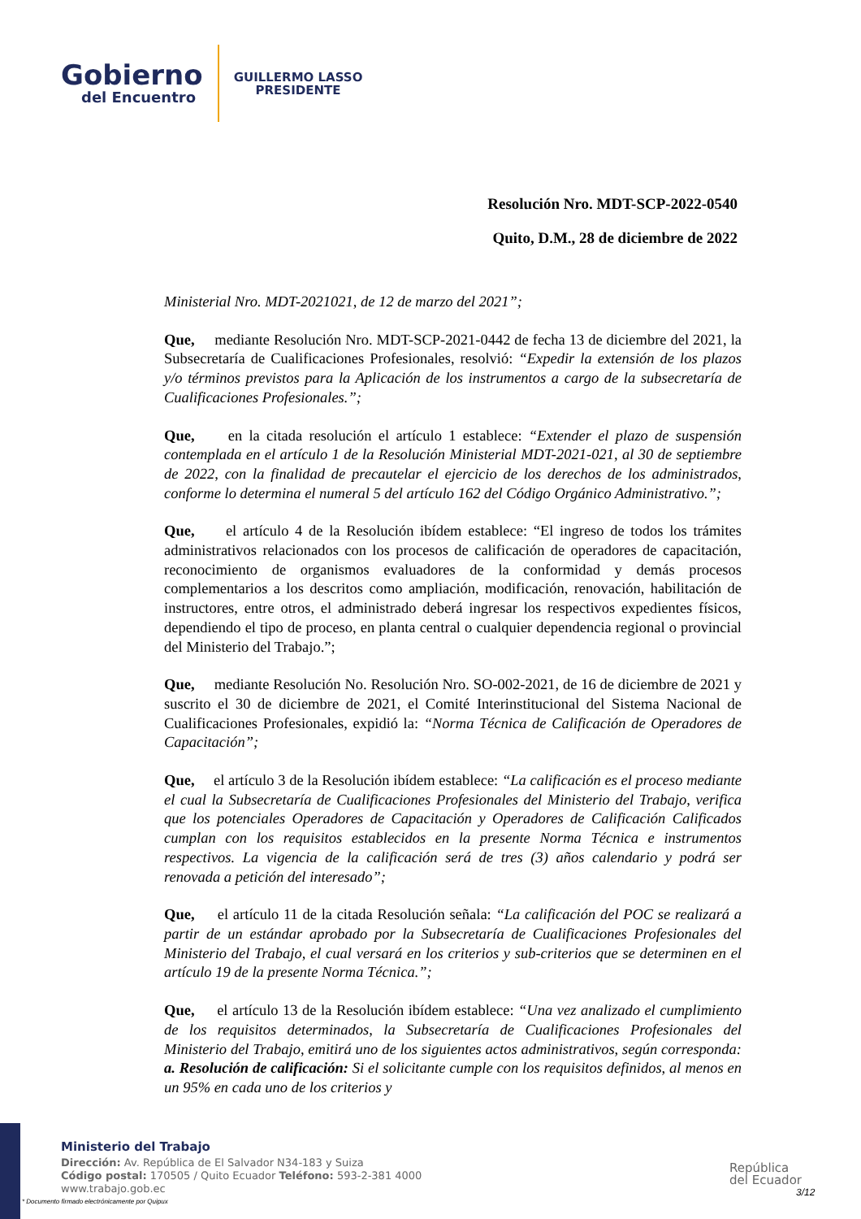Gobierno
del Encuentro
GUILLERMO LASSO
PRESIDENTE
Resolución Nro. MDT-SCP-2022-0540
Quito, D.M., 28 de diciembre de 2022
Ministerial Nro. MDT-2021021, de 12 de marzo del 2021”;
Que, mediante Resolución Nro. MDT-SCP-2021-0442 de fecha 13 de diciembre del 2021, la Subsecretaría de Cualificaciones Profesionales, resolvió: “Expedir la extensión de los plazos y/o términos previstos para la Aplicación de los instrumentos a cargo de la subsecretaría de Cualificaciones Profesionales.”;
Que, en la citada resolución el artículo 1 establece: “Extender el plazo de suspensión contemplada en el artículo 1 de la Resolución Ministerial MDT-2021-021, al 30 de septiembre de 2022, con la finalidad de precautelar el ejercicio de los derechos de los administrados, conforme lo determina el numeral 5 del artículo 162 del Código Orgánico Administrativo.”;
Que, el artículo 4 de la Resolución ibídem establece: “El ingreso de todos los trámites administrativos relacionados con los procesos de calificación de operadores de capacitación, reconocimiento de organismos evaluadores de la conformidad y demás procesos complementarios a los descritos como ampliación, modificación, renovación, habilitación de instructores, entre otros, el administrado deberá ingresar los respectivos expedientes físicos, dependiendo el tipo de proceso, en planta central o cualquier dependencia regional o provincial del Ministerio del Trabajo.”;
Que, mediante Resolución No. Resolución Nro. SO-002-2021, de 16 de diciembre de 2021 y suscrito el 30 de diciembre de 2021, el Comité Interinstitucional del Sistema Nacional de Cualificaciones Profesionales, expidió la: “Norma Técnica de Calificación de Operadores de Capacitación”;
Que, el artículo 3 de la Resolución ibídem establece: “La calificación es el proceso mediante el cual la Subsecretaría de Cualificaciones Profesionales del Ministerio del Trabajo, verifica que los potenciales Operadores de Capacitación y Operadores de Calificación Calificados cumplan con los requisitos establecidos en la presente Norma Técnica e instrumentos respectivos. La vigencia de la calificación será de tres (3) años calendario y podrá ser renovada a petición del interesado”;
Que, el artículo 11 de la citada Resolución señala: “La calificación del POC se realizará a partir de un estándar aprobado por la Subsecretaría de Cualificaciones Profesionales del Ministerio del Trabajo, el cual versará en los criterios y sub-criterios que se determinen en el artículo 19 de la presente Norma Técnica.”;
Que, el artículo 13 de la Resolución ibídem establece: “Una vez analizado el cumplimiento de los requisitos determinados, la Subsecretaría de Cualificaciones Profesionales del Ministerio del Trabajo, emitirá uno de los siguientes actos administrativos, según corresponda: a. Resolución de calificación: Si el solicitante cumple con los requisitos definidos, al menos en un 95% en cada uno de los criterios y
Ministerio del Trabajo
Dirección: Av. República de El Salvador N34-183 y Suiza
Código postal: 170505 / Quito Ecuador Teléfono: 593-2-381 4000
www.trabajo.gob.ec
* Documento firmado electrónicamente por Quipux
República
del Ecuador
3/12